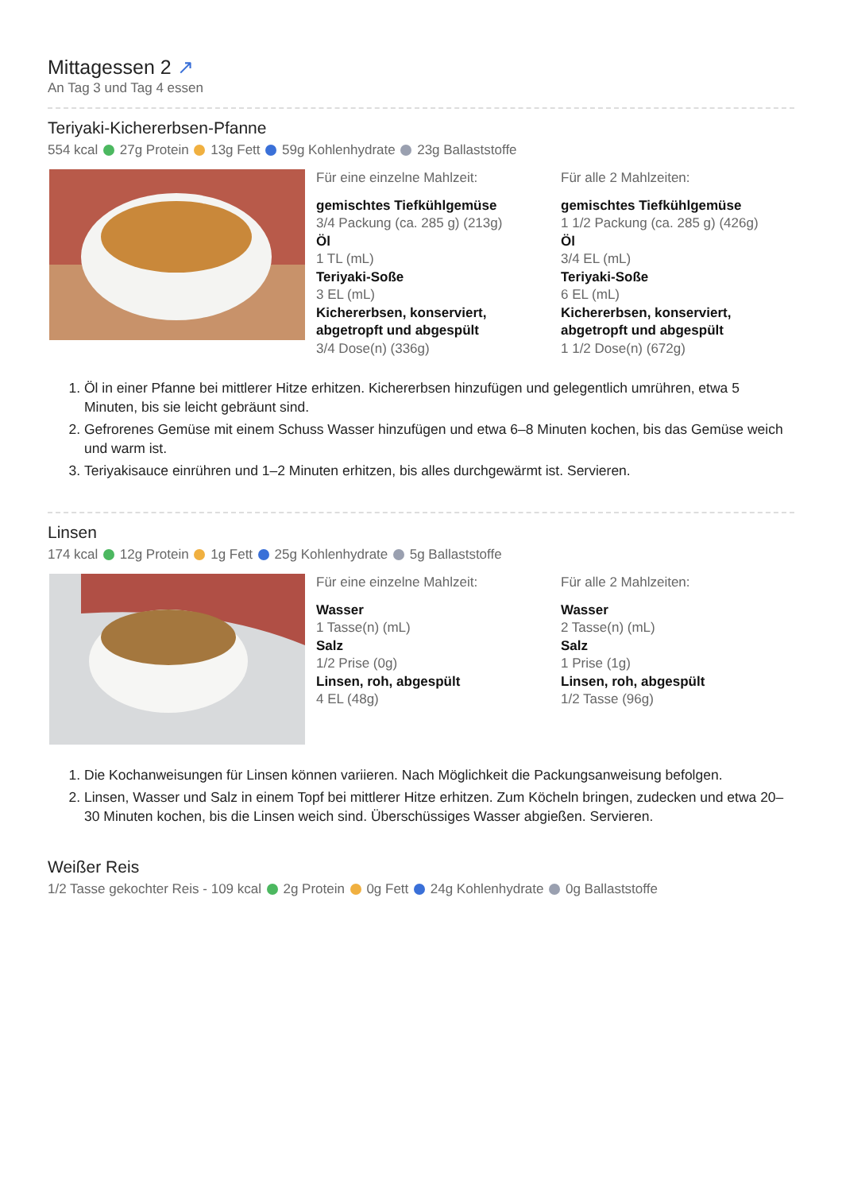Mittagessen 2 ↗
An Tag 3 und Tag 4 essen
Teriyaki-Kichererbsen-Pfanne
554 kcal 27g Protein 13g Fett 59g Kohlenhydrate 23g Ballaststoffe
Für eine einzelne Mahlzeit:
gemischtes Tiefkühlgemüse
3/4 Packung (ca. 285 g) (213g)
Öl
1 TL (mL)
Teriyaki-Soße
3 EL (mL)
Kichererbsen, konserviert, abgetropft und abgespült
3/4 Dose(n) (336g)
Für alle 2 Mahlzeiten:
gemischtes Tiefkühlgemüse
1 1/2 Packung (ca. 285 g) (426g)
Öl
3/4 EL (mL)
Teriyaki-Soße
6 EL (mL)
Kichererbsen, konserviert, abgetropft und abgespült
1 1/2 Dose(n) (672g)
1. Öl in einer Pfanne bei mittlerer Hitze erhitzen. Kichererbsen hinzufügen und gelegentlich umrühren, etwa 5 Minuten, bis sie leicht gebräunt sind.
2. Gefrorenes Gemüse mit einem Schuss Wasser hinzufügen und etwa 6–8 Minuten kochen, bis das Gemüse weich und warm ist.
3. Teriyakisauce einrühren und 1–2 Minuten erhitzen, bis alles durchgewärmt ist. Servieren.
Linsen
174 kcal 12g Protein 1g Fett 25g Kohlenhydrate 5g Ballaststoffe
Für eine einzelne Mahlzeit:
Wasser
1 Tasse(n) (mL)
Salz
1/2 Prise (0g)
Linsen, roh, abgespült
4 EL (48g)
Für alle 2 Mahlzeiten:
Wasser
2 Tasse(n) (mL)
Salz
1 Prise (1g)
Linsen, roh, abgespült
1/2 Tasse (96g)
1. Die Kochanweisungen für Linsen können variieren. Nach Möglichkeit die Packungsanweisung befolgen.
2. Linsen, Wasser und Salz in einem Topf bei mittlerer Hitze erhitzen. Zum Köcheln bringen, zudecken und etwa 20–30 Minuten kochen, bis die Linsen weich sind. Überschüssiges Wasser abgießen. Servieren.
Weißer Reis
1/2 Tasse gekochter Reis - 109 kcal 2g Protein 0g Fett 24g Kohlenhydrate 0g Ballaststoffe